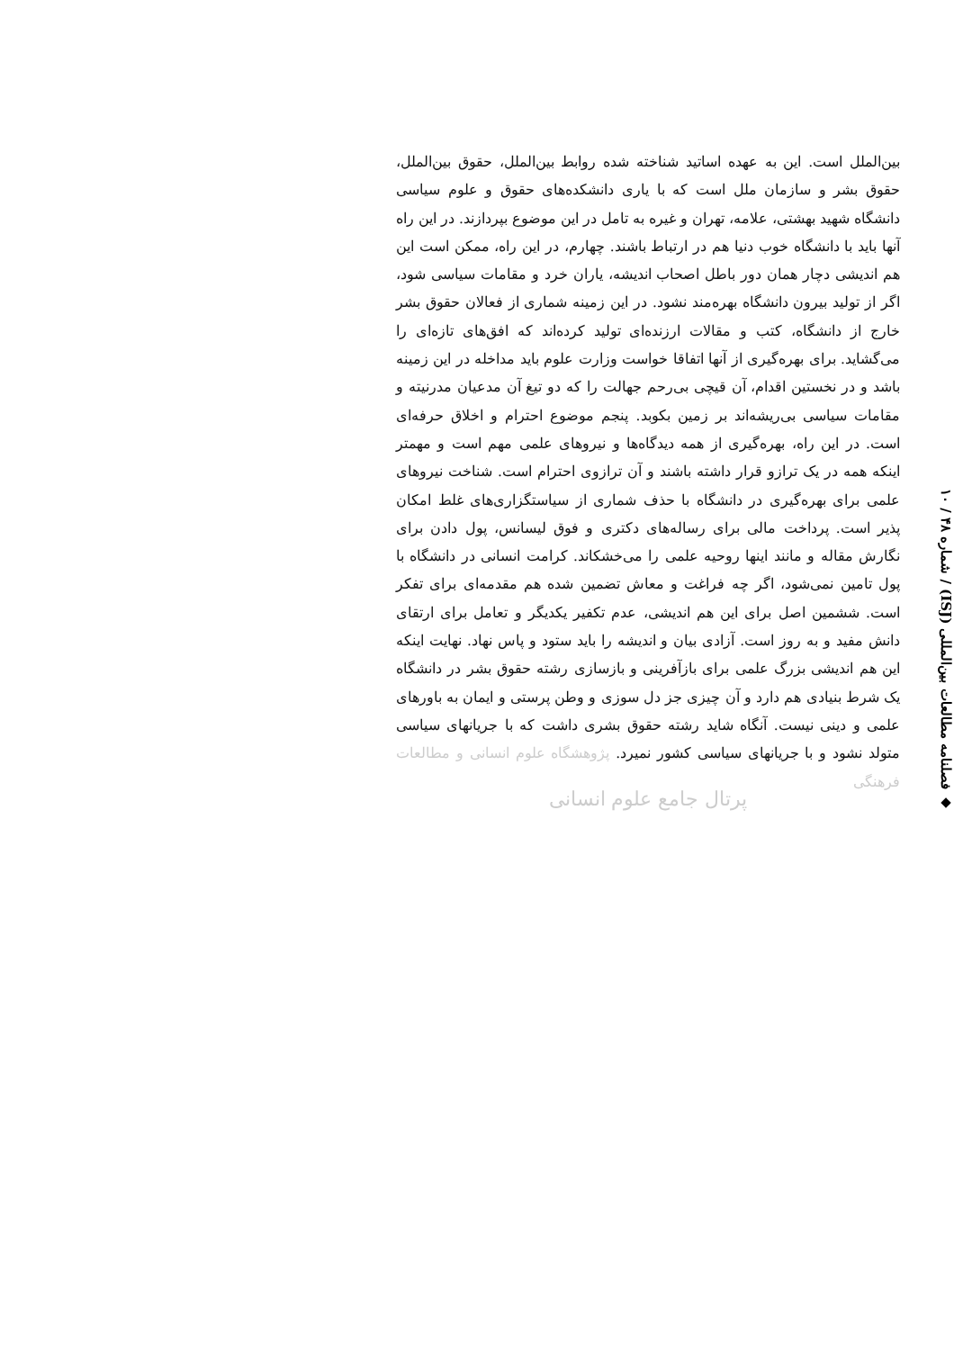◆ فصلنامه مطالعات بین‌المللی (ISJ) / شماره ۴۸ / ۱۰
بین‌الملل است. این به عهده اساتید شناخته شده روابط بین‌الملل، حقوق بین‌الملل، حقوق بشر و سازمان ملل است که با یاری دانشکده‌های حقوق و علوم سیاسی دانشگاه شهید بهشتی، علامه، تهران و غیره به تامل در این موضوع بپردازند. در این راه آنها باید با دانشگاه خوب دنیا هم در ارتباط باشند. چهارم، در این راه، ممکن است این هم اندیشی دچار همان دور باطل اصحاب اندیشه، یاران خرد و مقامات سیاسی شود، اگر از تولید بیرون دانشگاه بهره‌مند نشود. در این زمینه شماری از فعالان حقوق بشر خارج از دانشگاه، کتب و مقالات ارزنده‌ای تولید کرده‌اند که افق‌های تازه‌ای را می‌گشاید. برای بهره‌گیری از آنها اتفاقا خواست وزارت علوم باید مداخله در این زمینه باشد و در نخستین اقدام، آن قیچی بی‌رحم جهالت را که دو تیغ آن مدعیان مدرنیته و مقامات سیاسی بی‌ریشه‌اند بر زمین بکوبد. پنجم موضوع احترام و اخلاق حرفه‌ای است. در این راه، بهره‌گیری از همه دیدگاه‌ها و نیروهای علمی مهم است و مهمتر اینکه همه در یک ترازو قرار داشته باشند و آن ترازوی احترام است. شناخت نیروهای علمی برای بهره‌گیری در دانشگاه با حذف شماری از سیاستگزاری‌های غلط امکان پذیر است. پرداخت مالی برای رساله‌های دکتری و فوق لیسانس، پول دادن برای نگارش مقاله و مانند اینها روحیه علمی را می‌خشکاند. کرامت انسانی در دانشگاه با پول تامین نمی‌شود، اگر چه فراغت و معاش تضمین شده هم مقدمه‌ای برای تفکر است. ششمین اصل برای این هم اندیشی، عدم تکفیر یکدیگر و تعامل برای ارتقای دانش مفید و به روز است. آزادی بیان و اندیشه را باید ستود و پاس نهاد. نهایت اینکه این هم اندیشی بزرگ علمی برای بازآفرینی و بازسازی رشته حقوق بشر در دانشگاه یک شرط بنیادی هم دارد و آن چیزی جز دل سوزی و وطن پرستی و ایمان به باورهای علمی و دینی نیست. آنگاه شاید رشته حقوق بشری داشت که با جریانهای سیاسی متولد نشود و با جریانهای سیاسی کشور نمیرد. پژوهشگاه علوم انسانی و مطالعات فرهنگی
پرتال جامع علوم انسانی